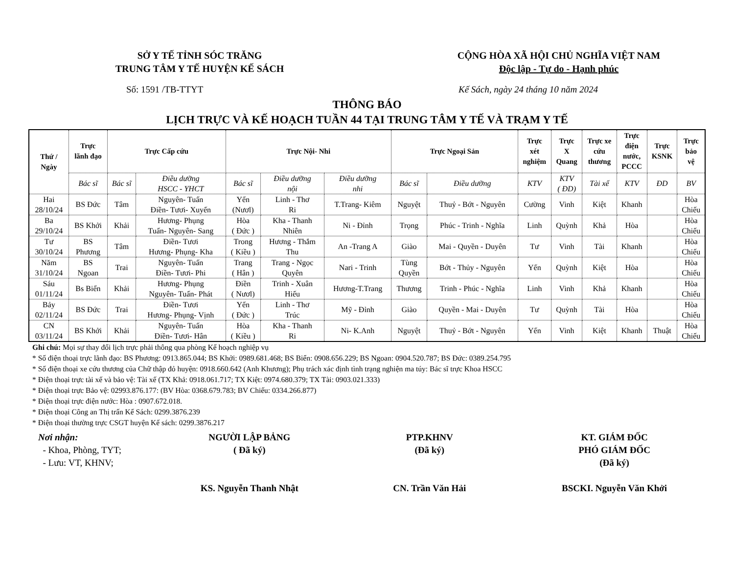SỞ Y TẾ TỈNH SÓC TRĂNG
TRUNG TÂM Y TẾ HUYỆN KẾ SÁCH
CỘNG HÒA XÃ HỘI CHỦ NGHĨA VIỆT NAM
Độc lập - Tự do - Hạnh phúc
Số: 1591 /TB-TTYT Kế Sách, ngày 24 tháng 10 năm 2024
THÔNG BÁO
LỊCH TRỰC VÀ KẾ HOẠCH TUẦN 44 TẠI TRUNG TÂM Y TẾ VÀ TRẠM Y TẾ
| Thứ / Ngày | Trực lãnh đạo | Trực Cấp cứu | | Trực Nội- Nhi | | | Trực Ngoại Sản | | Trực xét nghiệm | Trực X Quang | Trực xe cứu thương | Trực điện nước, PCCC | Trực KSNK | Trực bảo vệ |
| --- | --- | --- | --- | --- | --- | --- | --- | --- | --- | --- | --- | --- | --- | --- |
| | Bác sĩ | Bác sĩ | Điều dưỡng HSCC - YHCT | Bác sĩ | Điều dưỡng nội | Điều dưỡng nhi | Bác sĩ | Điều dưỡng | KTV | KTV ( ĐD) | Tài xế | KTV | ĐD | BV |
| Hai 28/10/24 | BS Đức | Tâm | Nguyên- Tuấn Điền- Tươi- Xuyến | Yến (Nươl) | Linh - Thơ Ri | T.Trang- Kiêm | Nguyệt | Thuỷ - Bớt - Nguyên | Cường | Vinh | Kiệt | Khanh | | Hòa Chiếu |
| Ba 29/10/24 | BS Khởi | Khải | Hương- Phụng Tuấn- Nguyên- Sang | Hòa ( Đức ) | Kha - Thanh Nhiên | Ni - Đỉnh | Trọng | Phúc - Trinh - Nghĩa | Linh | Quỳnh | Khả | Hòa | | Hòa Chiếu |
| Tư 30/10/24 | BS Phương | Tâm | Điền- Tươi Hương- Phụng- Kha | Trong ( Kiều ) | Hương - Thắm Thu | An -Trang A | Giào | Mai - Quyền - Duyên | Tư | Vinh | Tài | Khanh | | Hòa Chiếu |
| Năm 31/10/24 | BS Ngoan | Trai | Nguyên- Tuấn Điền- Tươi- Phi | Trang ( Hân ) | Trang - Ngọc Quyên | Nari - Trinh | Tùng Quyền | Bớt - Thủy - Nguyên | Yến | Quỳnh | Kiệt | Hòa | | Hòa Chiếu |
| Sáu 01/11/24 | Bs Biển | Khải | Hương- Phụng Nguyên- Tuấn- Phát | Điền ( Nươl) | Trinh - Xuân Hiếu | Hương-T.Trang | Thương | Trinh - Phúc - Nghĩa | Linh | Vinh | Khả | Khanh | | Hòa Chiếu |
| Bảy 02/11/24 | BS Đức | Trai | Điền- Tươi Hương- Phụng- Vịnh | Yến ( Đức ) | Linh - Thơ Trúc | Mỹ - Đỉnh | Giào | Quyền - Mai - Duyên | Tư | Quỳnh | Tài | Hòa | | Hòa Chiếu |
| CN 03/11/24 | BS Khởi | Khải | Nguyên- Tuấn Điền- Tươi- Hân | Hòa ( Kiều ) | Kha - Thanh Ri | Ni- K.Anh | Nguyệt | Thuỷ - Bớt - Nguyên | Yến | Vinh | Kiệt | Khanh | Thuật | Hòa Chiếu |
Ghi chú: Mọi sự thay đổi lịch trực phải thông qua phòng Kế hoạch nghiệp vụ
* Số điện thoại trực lãnh đạo: BS Phương: 0913.865.044; BS Khởi: 0989.681.468; BS Biển: 0908.656.229; BS Ngoan: 0904.520.787; BS Đức: 0389.254.795
* Số điện thoại xe cứu thương của Chữ thập đỏ huyện: 0918.660.642 (Anh Khương); Phụ trách xác định tình trạng nghiện ma túy: Bác sĩ trực Khoa HSCC
* Điện thoại trực tài xế và bảo vệ: Tài xế (TX Khả: 0918.061.717; TX Kiệt: 0974.680.379; TX Tài: 0903.021.333)
* Điện thoại trực Bảo vệ: 02993.876.177: (BV Hòa: 0368.679.783; BV Chiếu: 0334.266.877)
* Điện thoại trực điện nước: Hòa : 0907.672.018.
* Điện thoại Công an Thị trấn Kế Sách: 0299.3876.239
* Điện thoại thường trực CSGT huyện Kế sách: 0299.3876.217
Nơi nhận:
- Khoa, Phòng, TYT;
- Lưu: VT, KHNV;
NGƯỜI LẬP BẢNG
( Đã ký)
KS. Nguyễn Thanh Nhật
PTP.KHNV
(Đã ký)
CN. Trần Văn Hải
KT. GIÁM ĐỐC
PHÓ GIÁM ĐỐC
(Đã ký)
BSCKI. Nguyễn Văn Khởi